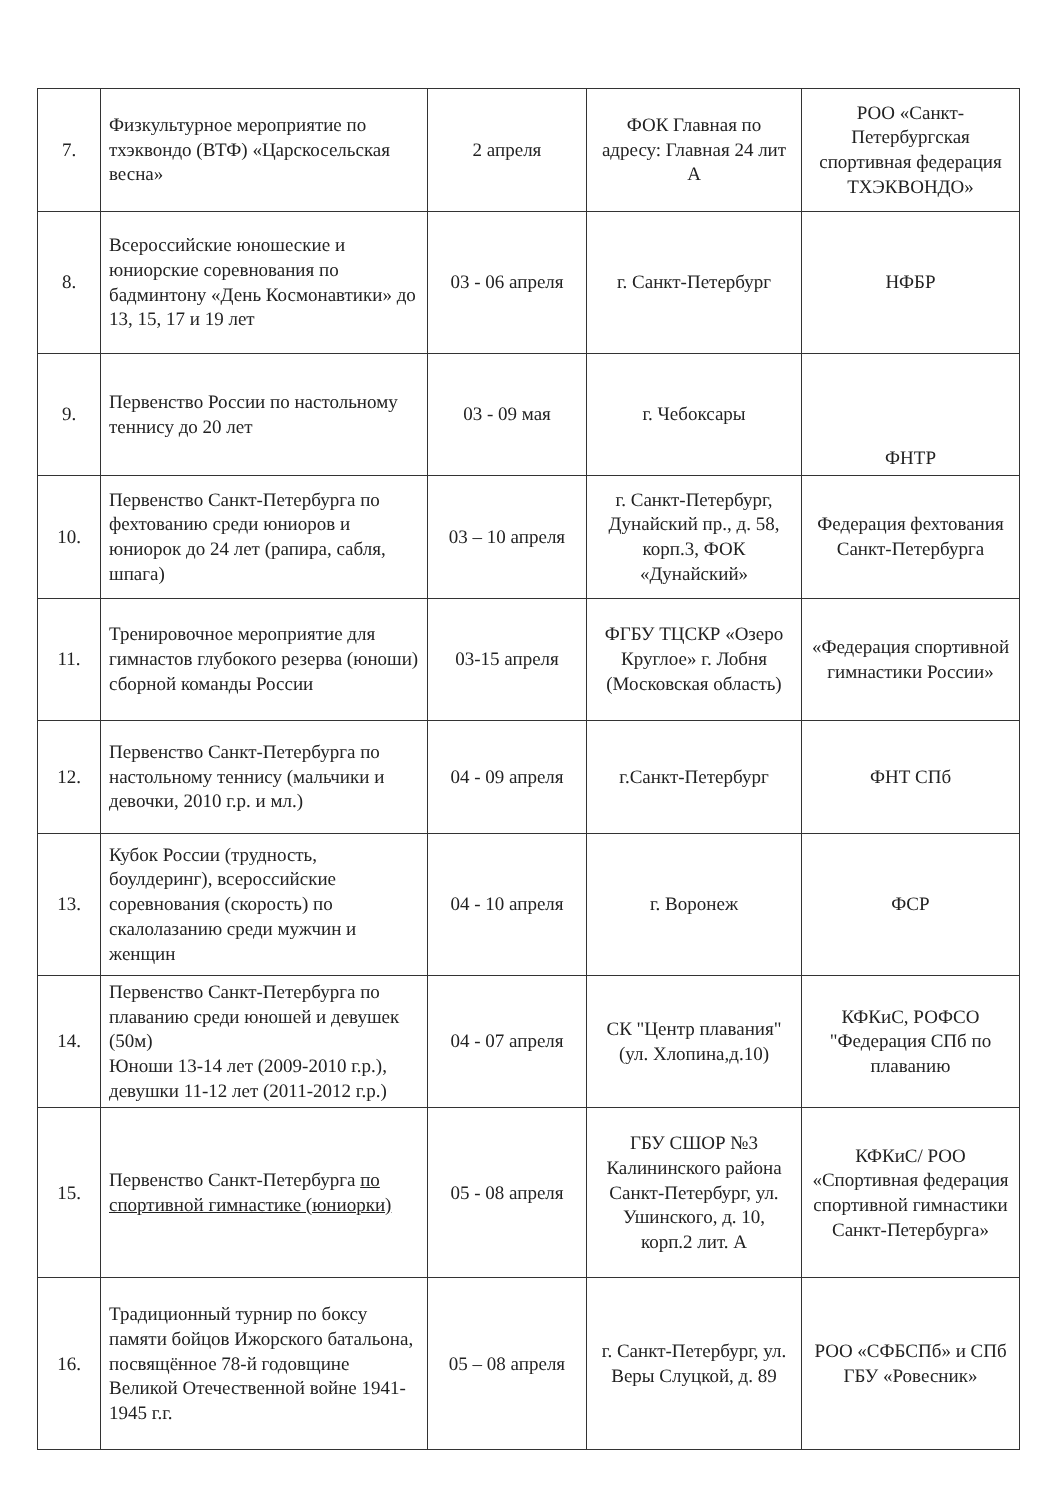| 7. | Физкультурное мероприятие по тхэквондо (ВТФ) «Царскосельская весна» | 2 апреля | ФОК Главная по адресу: Главная 24 лит А | РОО «Санкт-Петербургская спортивная федерация ТХЭКВОНДО» |
| 8. | Всероссийские юношеские и юниорские соревнования по бадминтону «День Космонавтики» до 13, 15, 17 и 19 лет | 03 - 06 апреля | г. Санкт-Петербург | НФБР |
| 9. | Первенство России по настольному теннису до 20 лет | 03 - 09 мая | г. Чебоксары | ФНТР |
| 10. | Первенство Санкт-Петербурга по фехтованию среди юниоров и юниорок до 24 лет (рапира, сабля, шпага) | 03 – 10 апреля | г. Санкт-Петербург, Дунайский пр., д. 58, корп.3, ФОК «Дунайский» | Федерация фехтования Санкт-Петербурга |
| 11. | Тренировочное мероприятие для гимнастов глубокого резерва (юноши) сборной команды России | 03-15 апреля | ФГБУ ТЦСКР «Озеро Круглое» г. Лобня (Московская область) | «Федерация спортивной гимнастики России» |
| 12. | Первенство Санкт-Петербурга по настольному теннису (мальчики и девочки, 2010 г.р. и мл.) | 04 - 09 апреля | г.Санкт-Петербург | ФНТ СПб |
| 13. | Кубок России (трудность, боулдеринг), всероссийские соревнования (скорость) по скалолазанию среди мужчин и женщин | 04 - 10 апреля | г. Воронеж | ФСР |
| 14. | Первенство Санкт-Петербурга по плаванию среди юношей и девушек (50м) Юноши 13-14 лет (2009-2010 г.р.), девушки 11-12 лет (2011-2012 г.р.) | 04 - 07 апреля | СК "Центр плавания" (ул. Хлопина,д.10) | КФКиС, РОФСО "Федерация СПб по плаванию |
| 15. | Первенство Санкт-Петербурга по спортивной гимнастике (юниорки) | 05 - 08 апреля | ГБУ СШОР №3 Калининского района Санкт-Петербург, ул. Ушинского, д. 10, корп.2 лит. А | КФКиС/ РОО «Спортивная федерация спортивной гимнастики Санкт-Петербурга» |
| 16. | Традиционный турнир по боксу памяти бойцов Ижорского батальона, посвящённое 78-й годовщине Великой Отечественной войне 1941-1945 г.г. | 05 – 08 апреля | г. Санкт-Петербург, ул. Веры Слуцкой, д. 89 | РОО «СФБСПб» и СПб ГБУ «Ровесник» |